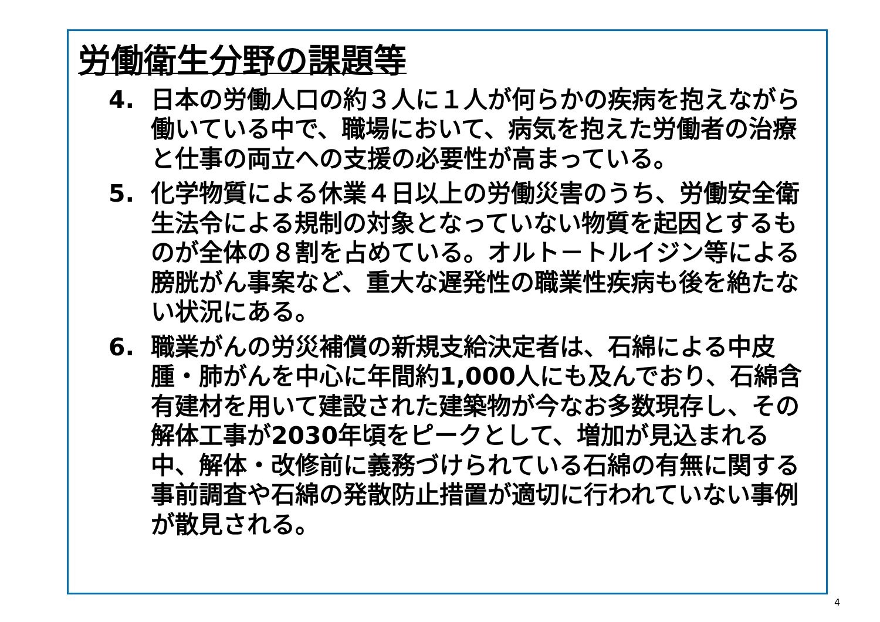労働衛生分野の課題等
4. 日本の労働人口の約３人に１人が何らかの疾病を抱えながら働いている中で、職場において、病気を抱えた労働者の治療と仕事の両立への支援の必要性が高まっている。
5. 化学物質による休業４日以上の労働災害のうち、労働安全衛生法令による規制の対象となっていない物質を起因とするものが全体の８割を占めている。オルト－トルイジン等による膀胱がん事案など、重大な遅発性の職業性疾病も後を絶たない状況にある。
6. 職業がんの労災補償の新規支給決定者は、石綿による中皮腫・肺がんを中心に年間約1,000人にも及んでおり、石綿含有建材を用いて建設された建築物が今なお多数現存し、その解体工事が2030年頃をピークとして、増加が見込まれる中、解体・改修前に義務づけられている石綿の有無に関する事前調査や石綿の発散防止措置が適切に行われていない事例が散見される。
4